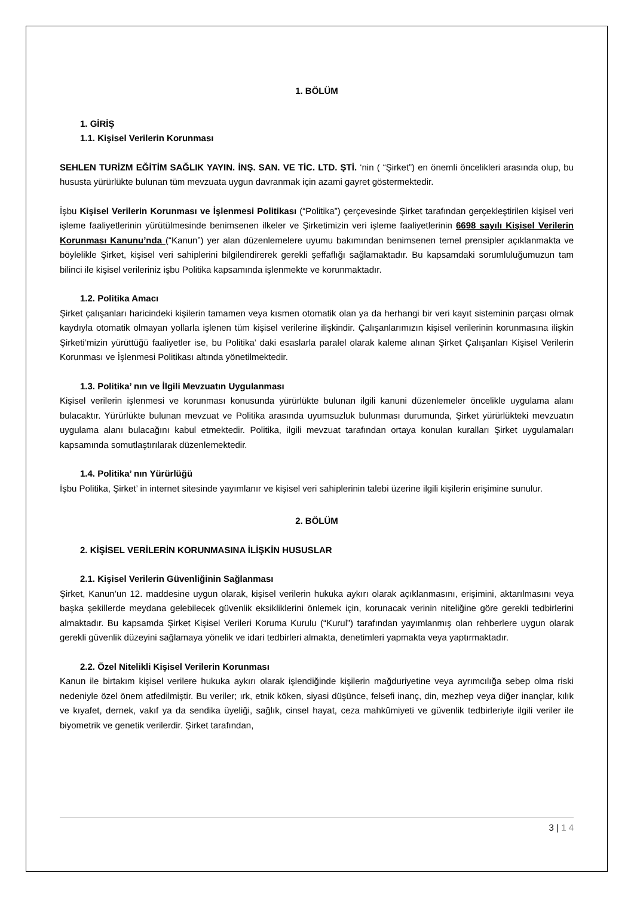1. BÖLÜM
1. GİRİŞ
1.1. Kişisel Verilerin Korunması
SEHLEN TURİZM EĞİTİM SAĞLIK YAYIN. İNŞ. SAN. VE TİC. LTD. ŞTİ. ‘nin ( “Şirket”) en önemli öncelikleri arasında olup, bu hususta yürürlükte bulunan tüm mevzuata uygun davranmak için azami gayret göstermektedir.
İşbu Kişisel Verilerin Korunması ve İşlenmesi Politikası (“Politika”) çerçevesinde Şirket tarafından gerçekleştirilen kişisel veri işleme faaliyetlerinin yürütülmesinde benimsenen ilkeler ve Şirketimizin veri işleme faaliyetlerinin 6698 sayılı Kişisel Verilerin Korunması Kanunu’nda (“Kanun”) yer alan düzenlemelere uyumu bakımından benimsenen temel prensipler açıklanmakta ve böylelikle Şirket, kişisel veri sahiplerini bilgilendirerek gerekli şeffaflığı sağlamaktadır. Bu kapsamdaki sorumluluğumuzun tam bilinci ile kişisel verileriniz işbu Politika kapsamında işlenmekte ve korunmaktadır.
1.2. Politika Amacı
Şirket çalışanları haricindeki kişilerin tamamen veya kısmen otomatik olan ya da herhangi bir veri kayıt sisteminin parçası olmak kaydıyla otomatik olmayan yollarla işlenen tüm kişisel verilerine ilişkindir. Çalışanlarımızın kişisel verilerinin korunmasına ilişkin Şirketi’mizin yürüttüğü faaliyetler ise, bu Politika’ daki esaslarla paralel olarak kaleme alınan Şirket Çalışanları Kişisel Verilerin Korunması ve İşlenmesi Politikası altında yönetilmektedir.
1.3. Politika’ nın ve İlgili Mevzuatın Uygulanması
Kişisel verilerin işlenmesi ve korunması konusunda yürürlükte bulunan ilgili kanuni düzenlemeler öncelikle uygulama alanı bulacaktır. Yürürlükte bulunan mevzuat ve Politika arasında uyumsuzluk bulunması durumunda, Şirket yürürlükteki mevzuatın uygulama alanı bulacağını kabul etmektedir. Politika, ilgili mevzuat tarafından ortaya konulan kuralları Şirket uygulamaları kapsamında somutlaştırılarak düzenlemektedir.
1.4. Politika’ nın Yürürlüğü
İşbu Politika, Şirket’ in internet sitesinde yayımlanır ve kişisel veri sahiplerinin talebi üzerine ilgili kişilerin erişimine sunulur.
2. BÖLÜM
2. KİŞİSEL VERİLERİN KORUNMASINA İLİŞKİN HUSUSLAR
2.1. Kişisel Verilerin Güvenliğinin Sağlanması
Şirket, Kanun’un 12. maddesine uygun olarak, kişisel verilerin hukuka aykırı olarak açıklanmasını, erişimini, aktarılmasını veya başka şekillerde meydana gelebilecek güvenlik eksikliklerini önlemek için, korunacak verinin niteliğine göre gerekli tedbirlerini almaktadır. Bu kapsamda Şirket Kişisel Verileri Koruma Kurulu (“Kurul”) tarafından yayımlanmış olan rehberlere uygun olarak gerekli güvenlik düzeyini sağlamaya yönelik ve idari tedbirleri almakta, denetimleri yapmakta veya yaptırmaktadır.
2.2. Özel Nitelikli Kişisel Verilerin Korunması
Kanun ile birtakım kişisel verilere hukuka aykırı olarak işlendiğinde kişilerin mağduriyetine veya ayrımcılığa sebep olma riski nedeniyle özel önem atfedilmiştir. Bu veriler; ırk, etnik köken, siyasi düşünce, felsefi inanç, din, mezhep veya diğer inançlar, kılık ve kıyafet, dernek, vakıf ya da sendika üyeliği, sağlık, cinsel hayat, ceza mahkûmiyeti ve güvenlik tedbirleriyle ilgili veriler ile biyometrik ve genetik verilerdir. Şirket tarafından,
3 | 1 4